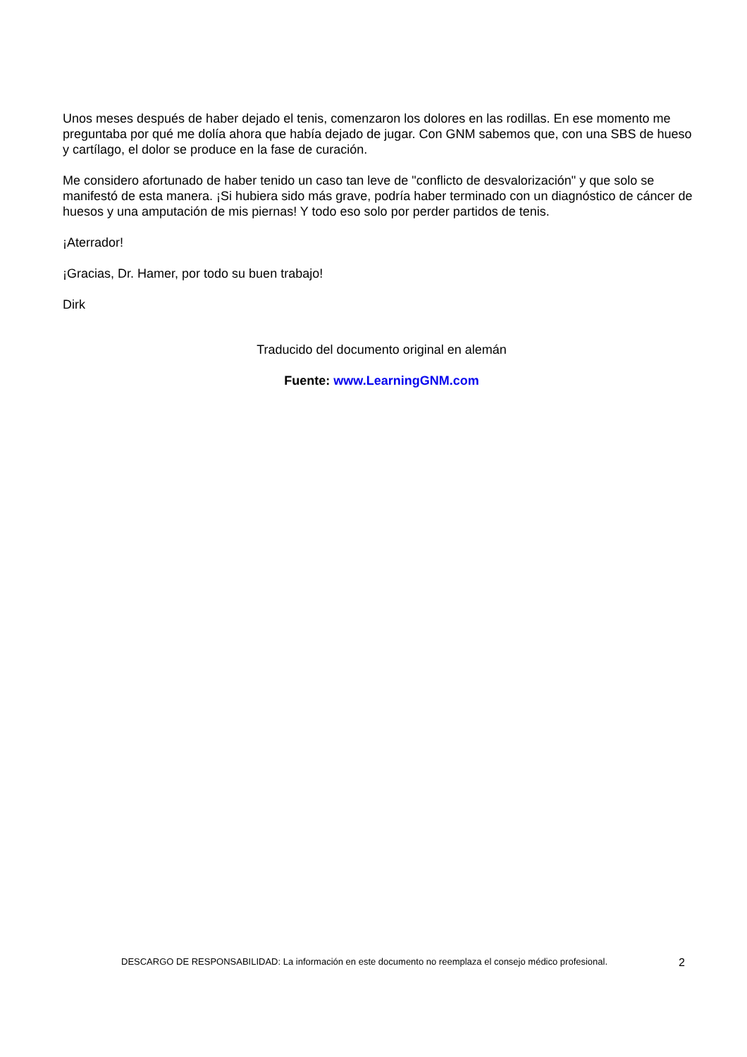Unos meses después de haber dejado el tenis, comenzaron los dolores en las rodillas. En ese momento me preguntaba por qué me dolía ahora que había dejado de jugar. Con GNM sabemos que, con una SBS de hueso y cartílago, el dolor se produce en la fase de curación.
Me considero afortunado de haber tenido un caso tan leve de "conflicto de desvalorización" y que solo se manifestó de esta manera. ¡Si hubiera sido más grave, podría haber terminado con un diagnóstico de cáncer de huesos y una amputación de mis piernas! Y todo eso solo por perder partidos de tenis.
¡Aterrador!
¡Gracias, Dr. Hamer, por todo su buen trabajo!
Dirk
Traducido del documento original en alemán
Fuente: www.LearningGNM.com
DESCARGO DE RESPONSABILIDAD: La información en este documento no reemplaza el consejo médico profesional. 2